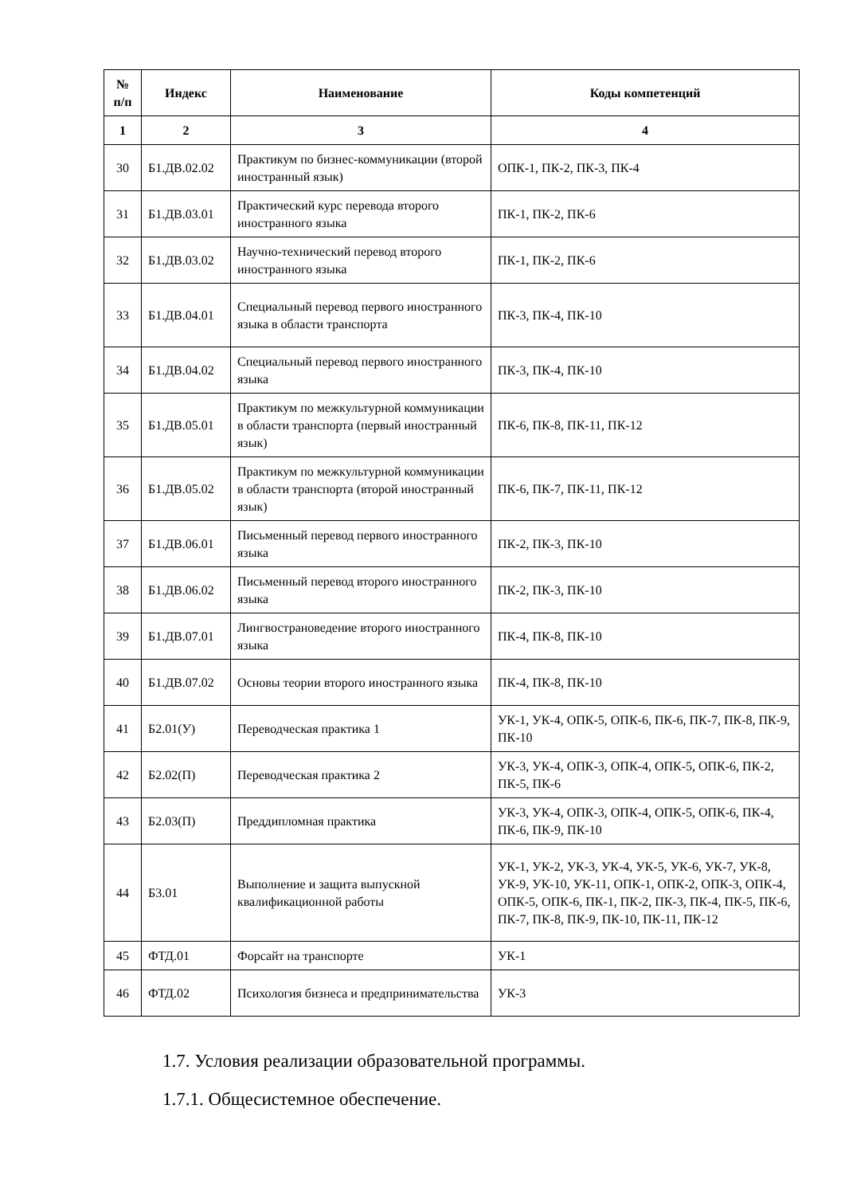| № п/п | Индекс | Наименование | Коды компетенций |
| --- | --- | --- | --- |
| 1 | 2 | 3 | 4 |
| 30 | Б1.ДВ.02.02 | Практикум по бизнес-коммуникации (второй иностранный язык) | ОПК-1, ПК-2, ПК-3, ПК-4 |
| 31 | Б1.ДВ.03.01 | Практический курс перевода второго иностранного языка | ПК-1, ПК-2, ПК-6 |
| 32 | Б1.ДВ.03.02 | Научно-технический перевод второго иностранного языка | ПК-1, ПК-2, ПК-6 |
| 33 | Б1.ДВ.04.01 | Специальный перевод первого иностранного языка в области транспорта | ПК-3, ПК-4, ПК-10 |
| 34 | Б1.ДВ.04.02 | Специальный перевод первого иностранного языка | ПК-3, ПК-4, ПК-10 |
| 35 | Б1.ДВ.05.01 | Практикум по межкультурной коммуникации в области транспорта (первый иностранный язык) | ПК-6, ПК-8, ПК-11, ПК-12 |
| 36 | Б1.ДВ.05.02 | Практикум по межкультурной коммуникации в области транспорта (второй иностранный язык) | ПК-6, ПК-7, ПК-11, ПК-12 |
| 37 | Б1.ДВ.06.01 | Письменный перевод первого иностранного языка | ПК-2, ПК-3, ПК-10 |
| 38 | Б1.ДВ.06.02 | Письменный перевод второго иностранного языка | ПК-2, ПК-3, ПК-10 |
| 39 | Б1.ДВ.07.01 | Лингвострановедение второго иностранного языка | ПК-4, ПК-8, ПК-10 |
| 40 | Б1.ДВ.07.02 | Основы теории второго иностранного языка | ПК-4, ПК-8, ПК-10 |
| 41 | Б2.01(У) | Переводческая практика 1 | УК-1, УК-4, ОПК-5, ОПК-6, ПК-6, ПК-7, ПК-8, ПК-9, ПК-10 |
| 42 | Б2.02(П) | Переводческая практика 2 | УК-3, УК-4, ОПК-3, ОПК-4, ОПК-5, ОПК-6, ПК-2, ПК-5, ПК-6 |
| 43 | Б2.03(П) | Преддипломная практика | УК-3, УК-4, ОПК-3, ОПК-4, ОПК-5, ОПК-6, ПК-4, ПК-6, ПК-9, ПК-10 |
| 44 | Б3.01 | Выполнение и защита выпускной квалификационной работы | УК-1, УК-2, УК-3, УК-4, УК-5, УК-6, УК-7, УК-8, УК-9, УК-10, УК-11, ОПК-1, ОПК-2, ОПК-3, ОПК-4, ОПК-5, ОПК-6, ПК-1, ПК-2, ПК-3, ПК-4, ПК-5, ПК-6, ПК-7, ПК-8, ПК-9, ПК-10, ПК-11, ПК-12 |
| 45 | ФТД.01 | Форсайт на транспорте | УК-1 |
| 46 | ФТД.02 | Психология бизнеса и предпринимательства | УК-3 |
1.7. Условия реализации образовательной программы.
1.7.1. Общесистемное обеспечение.